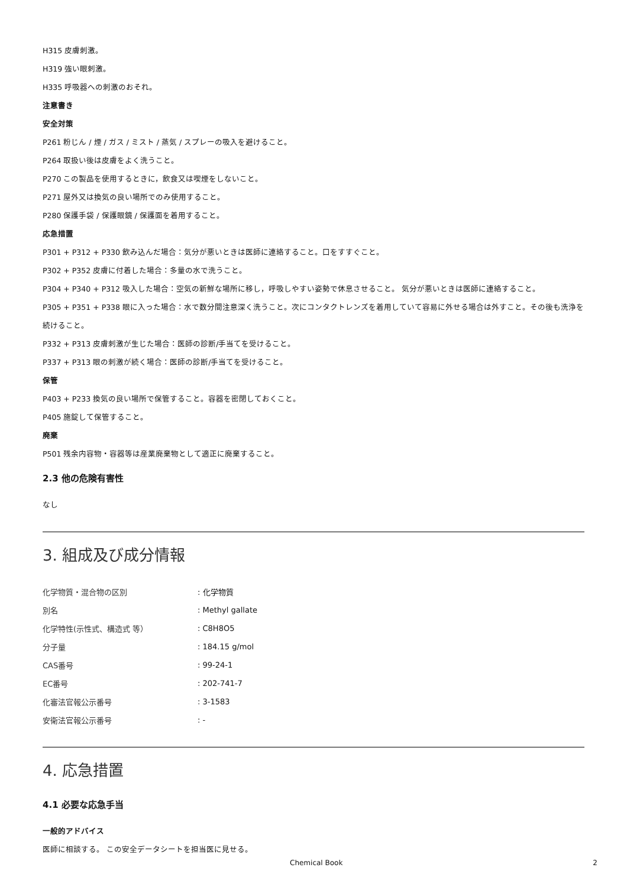H315 皮膚刺激。
H319 強い眼刺激。
H335 呼吸器への刺激のおそれ。
注意書き
安全対策
P261 粉じん / 煙 / ガス / ミスト / 蒸気 / スプレーの吸入を避けること。
P264 取扱い後は皮膚をよく洗うこと。
P270 この製品を使用するときに，飲食又は喫煙をしないこと。
P271 屋外又は換気の良い場所でのみ使用すること。
P280 保護手袋 / 保護眼鏡 / 保護面を着用すること。
応急措置
P301 + P312 + P330 飲み込んだ場合：気分が悪いときは医師に連絡すること。口をすすぐこと。
P302 + P352 皮膚に付着した場合：多量の水で洗うこと。
P304 + P340 + P312 吸入した場合：空気の新鮮な場所に移し，呼吸しやすい姿勢で休息させること。 気分が悪いときは医師に連絡すること。
P305 + P351 + P338 眼に入った場合：水で数分間注意深く洗うこと。次にコンタクトレンズを着用していて容易に外せる場合は外すこと。その後も洗浄を続けること。
P332 + P313 皮膚刺激が生じた場合：医師の診断/手当てを受けること。
P337 + P313 眼の刺激が続く場合：医師の診断/手当てを受けること。
保管
P403 + P233 換気の良い場所で保管すること。容器を密閉しておくこと。
P405 施錠して保管すること。
廃棄
P501 残余内容物・容器等は産業廃棄物として適正に廃棄すること。
2.3 他の危険有害性
なし
3. 組成及び成分情報
| 化学物質・混合物の区別 | : 化学物質 |
| 別名 | : Methyl gallate |
| 化学特性(示性式、構造式 等） | : C8H8O5 |
| 分子量 | : 184.15 g/mol |
| CAS番号 | : 99-24-1 |
| EC番号 | : 202-741-7 |
| 化審法官報公示番号 | : 3-1583 |
| 安衛法官報公示番号 | : - |
4. 応急措置
4.1 必要な応急手当
一般的アドバイス
医師に相談する。 この安全データシートを担当医に見せる。
Chemical Book 2